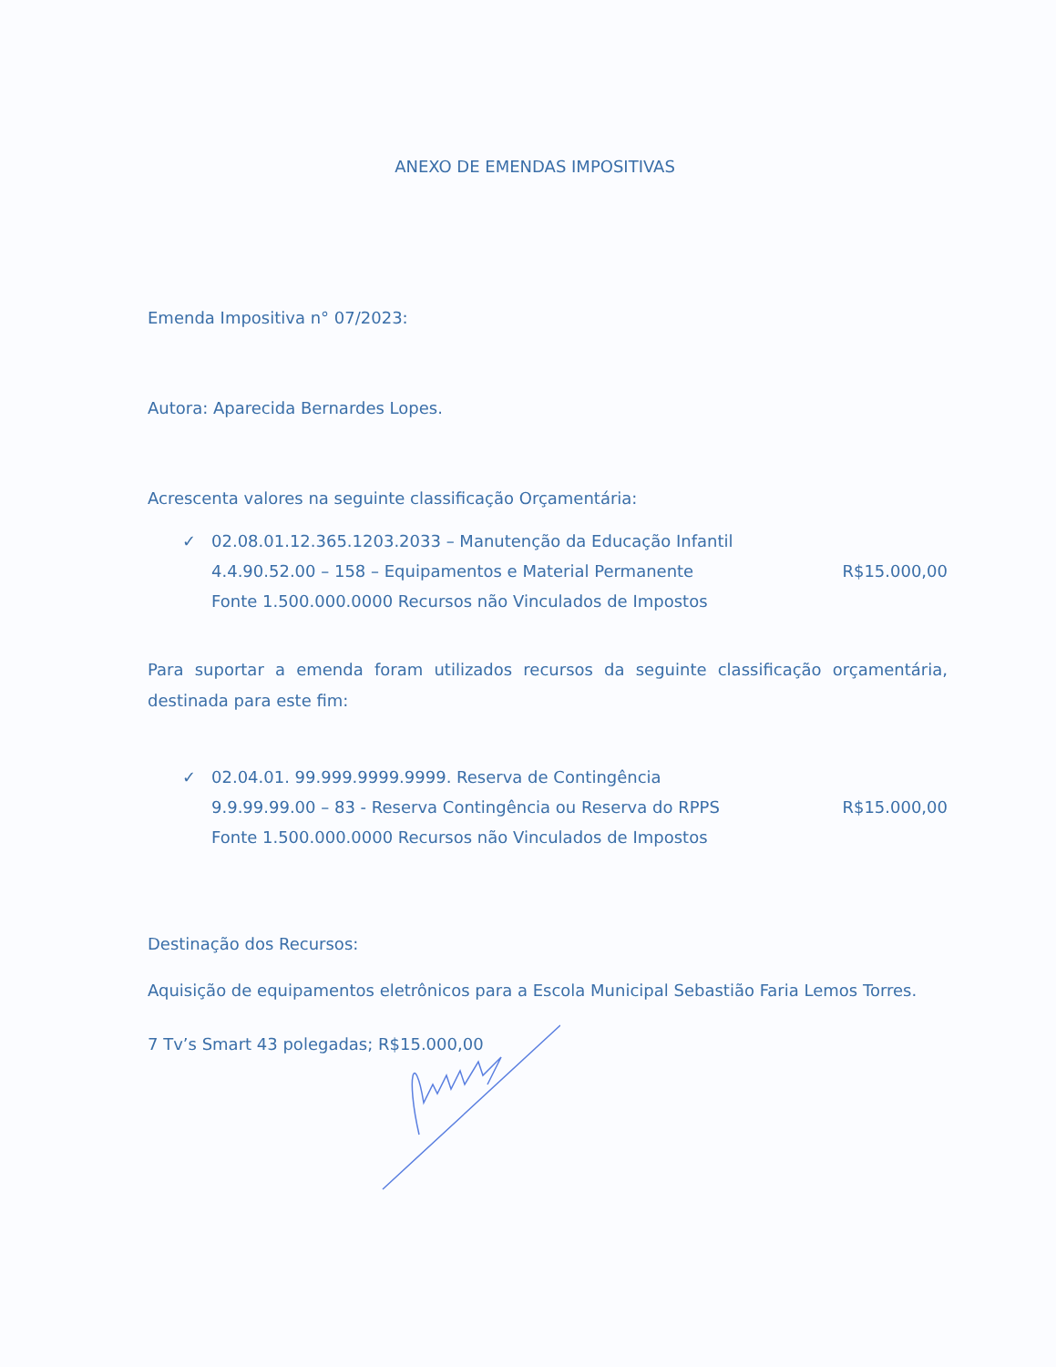ANEXO DE EMENDAS IMPOSITIVAS
Emenda Impositiva n° 07/2023:
Autora: Aparecida Bernardes Lopes.
Acrescenta valores na seguinte classificação Orçamentária:
✓ 02.08.01.12.365.1203.2033 – Manutenção da Educação Infantil
4.4.90.52.00 – 158 – Equipamentos e Material Permanente R$15.000,00
Fonte 1.500.000.0000 Recursos não Vinculados de Impostos
Para suportar a emenda foram utilizados recursos da seguinte classificação orçamentária, destinada para este fim:
✓ 02.04.01. 99.999.9999.9999. Reserva de Contingência
9.9.99.99.00 – 83 - Reserva Contingência ou Reserva do RPPS R$15.000,00
Fonte 1.500.000.0000 Recursos não Vinculados de Impostos
Destinação dos Recursos:
Aquisição de equipamentos eletrônicos para a Escola Municipal Sebastião Faria Lemos Torres.
7 Tv’s Smart 43 polegadas; R$15.000,00